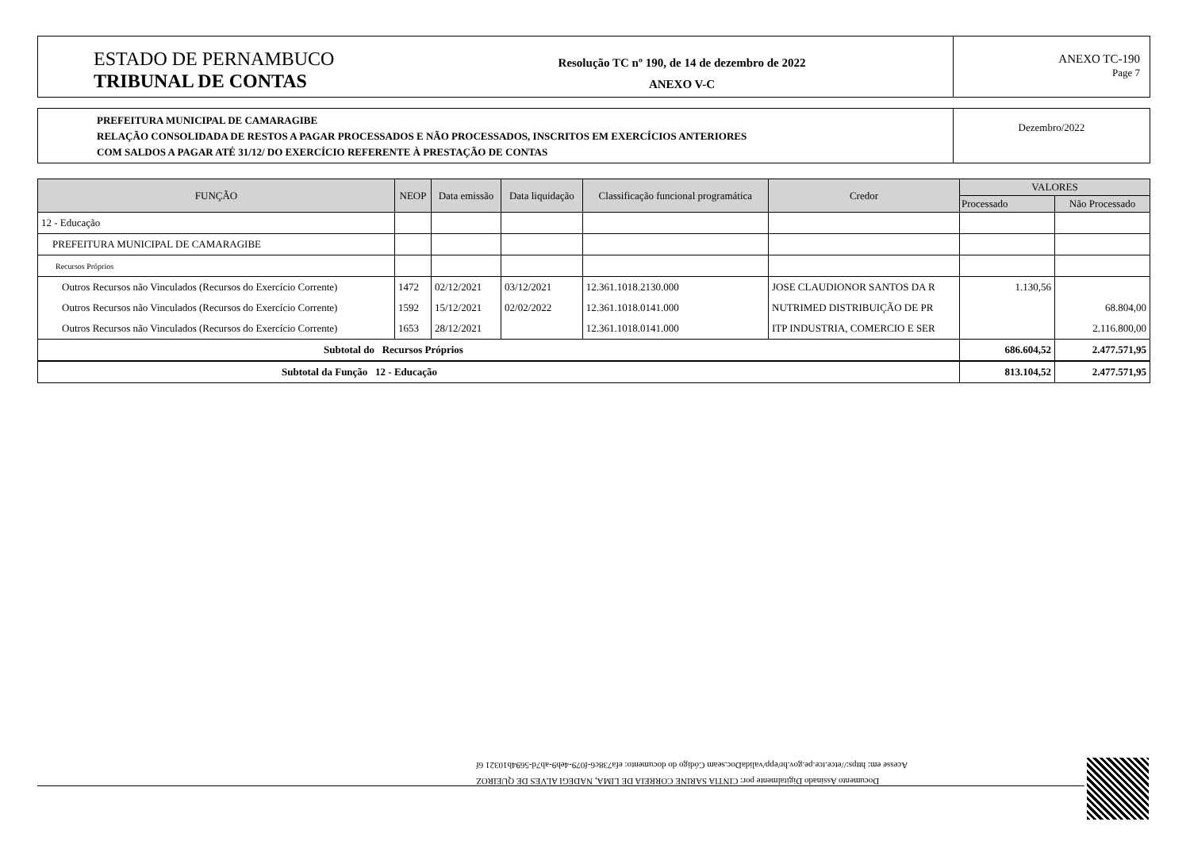ESTADO DE PERNAMBUCO
TRIBUNAL DE CONTAS
Resolução TC nº 190, de 14 de dezembro de 2022
ANEXO V-C
ANEXO TC-190
Page 7
PREFEITURA MUNICIPAL DE CAMARAGIBE
RELAÇÃO CONSOLIDADA DE RESTOS A PAGAR PROCESSADOS E NÃO PROCESSADOS, INSCRITOS EM EXERCÍCIOS ANTERIORES
COM SALDOS A PAGAR ATÉ 31/12/ DO EXERCÍCIO REFERENTE À PRESTAÇÃO DE CONTAS
Dezembro/2022
| FUNÇÃO | NEOP | Data emissão | Data liquidação | Classificação funcional programática | Credor | VALORES | |
| --- | --- | --- | --- | --- | --- | --- | --- |
| | | | | | | Processado | Não Processado |
| 12 - Educação | | | | | | | |
| PREFEITURA MUNICIPAL DE CAMARAGIBE | | | | | | | |
| Recursos Próprios | | | | | | | |
| Outros Recursos não Vinculados (Recursos do Exercício Corrente) | 1472 | 02/12/2021 | 03/12/2021 | 12.361.1018.2130.000 | JOSE CLAUDIONOR SANTOS DA R | 1.130,56 | |
| Outros Recursos não Vinculados (Recursos do Exercício Corrente) | 1592 | 15/12/2021 | 02/02/2022 | 12.361.1018.0141.000 | NUTRIMED DISTRIBUIÇÃO DE PR | | 68.804,00 |
| Outros Recursos não Vinculados (Recursos do Exercício Corrente) | 1653 | 28/12/2021 | | 12.361.1018.0141.000 | ITP INDUSTRIA, COMERCIO E SER | | 2.116.800,00 |
| Subtotal do Recursos Próprios | | | | | | 686.604,52 | 2.477.571,95 |
| Subtotal da Função 12 - Educação | | | | | | 813.104,52 | 2.477.571,95 |
Documento Assinado Digitalmente por: CINTIA SARINE CORREIA DE LIMA, NADEGI ALVES DE QUEIROZ
Acesse em: https://etce.tce.pe.gov.br/epp/validaDoc.seam Código do documento: efa738c6-f079-4eb9-ab7d-5694b10321 6f